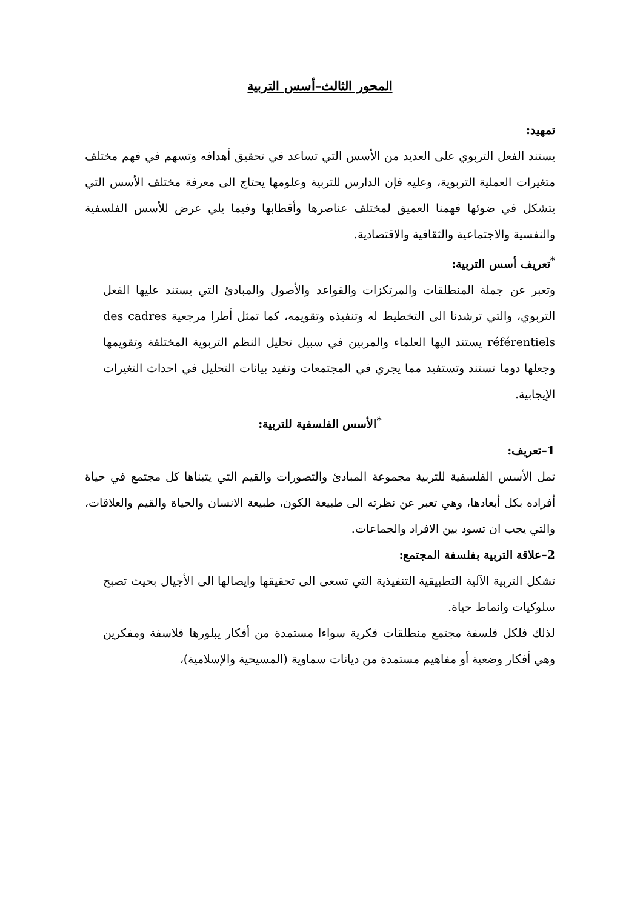المحور الثالث–أسس التربية
تمهيد:
يستند الفعل التربوي على العديد من الأسس التي تساعد في تحقيق أهدافه وتسهم في فهم مختلف متغيرات العملية التربوية، وعليه فإن الدارس للتربية وعلومها يحتاج الى معرفة مختلف الأسس التي يتشكل في ضوئها فهمنا العميق لمختلف عناصرها وأقطابها وفيما يلي عرض للأسس الفلسفية والنفسية والاجتماعية والثقافية والاقتصادية.
<sup>*</sup> تعريف أسس التربية:
وتعبر عن جملة المنطلقات والمرتكزات والقواعد والأصول والمبادئ التي يستند عليها الفعل التربوي، والتي ترشدنا الى التخطيط له وتنفيذه وتقويمه، كما تمثل أطرا مرجعية des cadres référentiels يستند اليها العلماء والمربين في سبيل تحليل النظم التربوية المختلفة وتقويمها وجعلها دوما تستند وتستفيد مما يجري في المجتمعات وتفيد بيانات التحليل في احداث التغيرات الإيجابية.
<sup>*</sup> الأسس الفلسفية للتربية:
1–تعريف:
تمل الأسس الفلسفية للتربية مجموعة المبادئ والتصورات والقيم التي يتبناها كل مجتمع في حياة أفراده بكل أبعادها، وهي تعبر عن نظرته الى طبيعة الكون، طبيعة الانسان والحياة والقيم والعلاقات، والتي يجب ان تسود بين الافراد والجماعات.
2–علاقة التربية بفلسفة المجتمع:
تشكل التربية الآلية التطبيقية التنفيذية التي تسعى الى تحقيقها وايصالها الى الأجيال بحيث تصبح سلوكيات وانماط حياة.
لذلك فلكل فلسفة مجتمع منطلقات فكرية سواءا مستمدة من أفكار يبلورها فلاسفة ومفكرين وهي أفكار وضعية أو مفاهيم مستمدة من ديانات سماوية (المسيحية والإسلامية)،